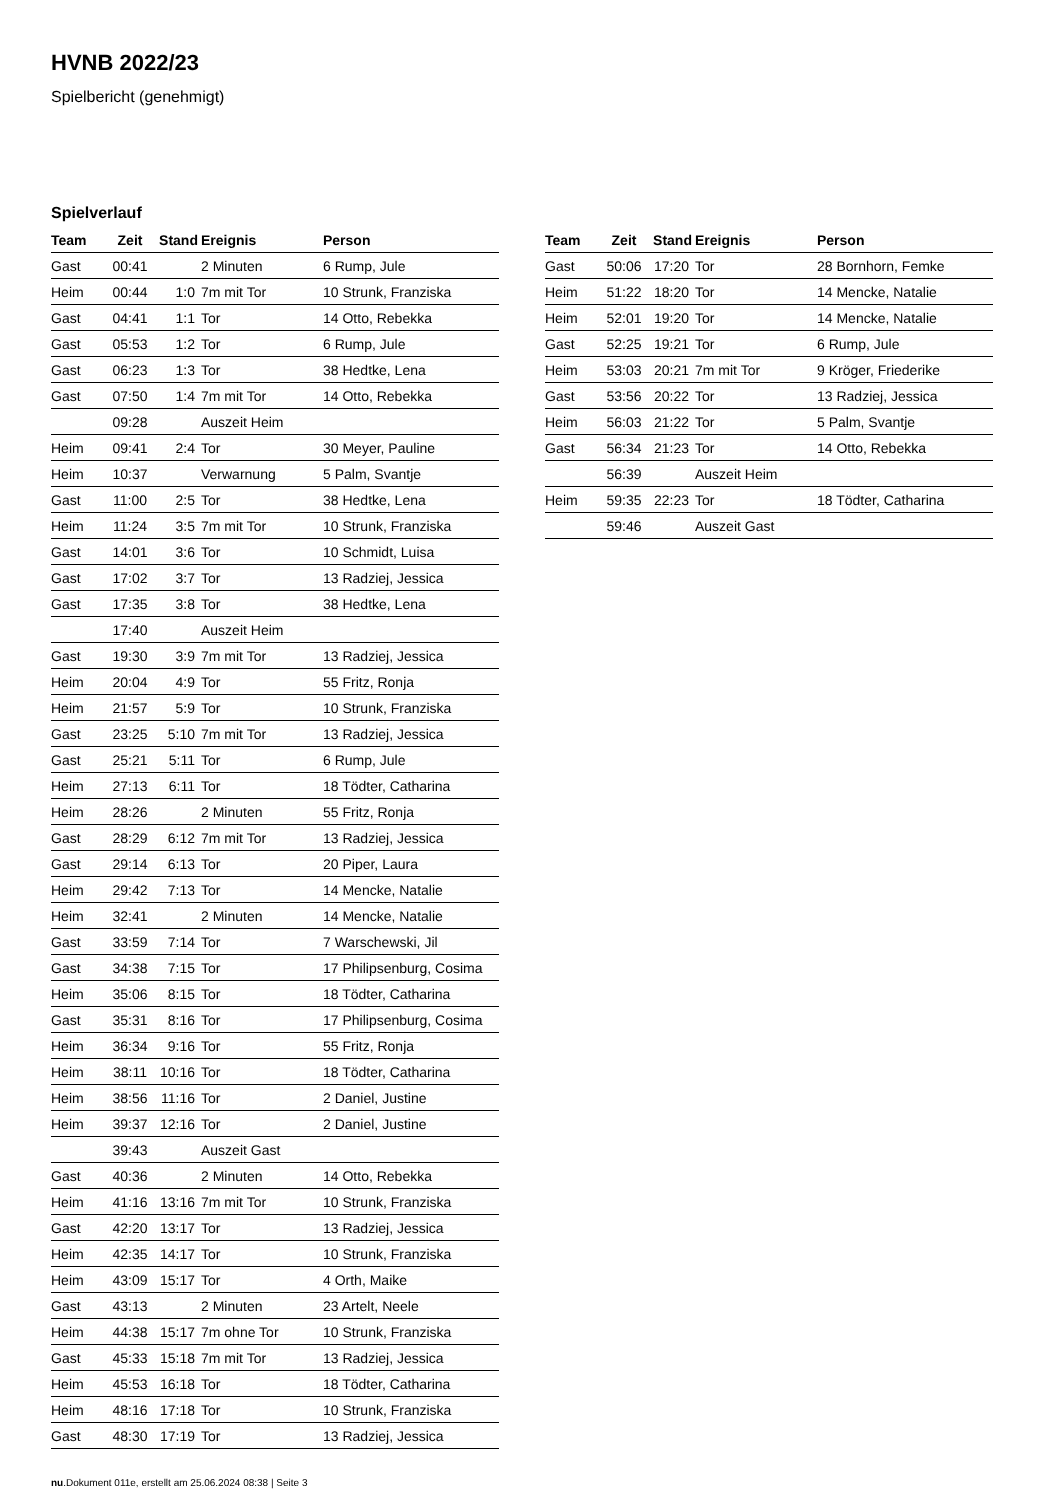HVNB 2022/23
Spielbericht (genehmigt)
Spielverlauf
| Team | Zeit | Stand | Ereignis | Person |
| --- | --- | --- | --- | --- |
| Gast | 00:41 | | 2 Minuten | 6 Rump, Jule |
| Heim | 00:44 | 1:0 | 7m mit Tor | 10 Strunk, Franziska |
| Gast | 04:41 | 1:1 | Tor | 14 Otto, Rebekka |
| Gast | 05:53 | 1:2 | Tor | 6 Rump, Jule |
| Gast | 06:23 | 1:3 | Tor | 38 Hedtke, Lena |
| Gast | 07:50 | 1:4 | 7m mit Tor | 14 Otto, Rebekka |
| | 09:28 | | Auszeit Heim | |
| Heim | 09:41 | 2:4 | Tor | 30 Meyer, Pauline |
| Heim | 10:37 | | Verwarnung | 5 Palm, Svantje |
| Gast | 11:00 | 2:5 | Tor | 38 Hedtke, Lena |
| Heim | 11:24 | 3:5 | 7m mit Tor | 10 Strunk, Franziska |
| Gast | 14:01 | 3:6 | Tor | 10 Schmidt, Luisa |
| Gast | 17:02 | 3:7 | Tor | 13 Radziej, Jessica |
| Gast | 17:35 | 3:8 | Tor | 38 Hedtke, Lena |
| | 17:40 | | Auszeit Heim | |
| Gast | 19:30 | 3:9 | 7m mit Tor | 13 Radziej, Jessica |
| Heim | 20:04 | 4:9 | Tor | 55 Fritz, Ronja |
| Heim | 21:57 | 5:9 | Tor | 10 Strunk, Franziska |
| Gast | 23:25 | 5:10 | 7m mit Tor | 13 Radziej, Jessica |
| Gast | 25:21 | 5:11 | Tor | 6 Rump, Jule |
| Heim | 27:13 | 6:11 | Tor | 18 Tödter, Catharina |
| Heim | 28:26 | | 2 Minuten | 55 Fritz, Ronja |
| Gast | 28:29 | 6:12 | 7m mit Tor | 13 Radziej, Jessica |
| Gast | 29:14 | 6:13 | Tor | 20 Piper, Laura |
| Heim | 29:42 | 7:13 | Tor | 14 Mencke, Natalie |
| Heim | 32:41 | | 2 Minuten | 14 Mencke, Natalie |
| Gast | 33:59 | 7:14 | Tor | 7 Warschewski, Jil |
| Gast | 34:38 | 7:15 | Tor | 17 Philipsenburg, Cosima |
| Heim | 35:06 | 8:15 | Tor | 18 Tödter, Catharina |
| Gast | 35:31 | 8:16 | Tor | 17 Philipsenburg, Cosima |
| Heim | 36:34 | 9:16 | Tor | 55 Fritz, Ronja |
| Heim | 38:11 | 10:16 | Tor | 18 Tödter, Catharina |
| Heim | 38:56 | 11:16 | Tor | 2 Daniel, Justine |
| Heim | 39:37 | 12:16 | Tor | 2 Daniel, Justine |
| | 39:43 | | Auszeit Gast | |
| Gast | 40:36 | | 2 Minuten | 14 Otto, Rebekka |
| Heim | 41:16 | 13:16 | 7m mit Tor | 10 Strunk, Franziska |
| Gast | 42:20 | 13:17 | Tor | 13 Radziej, Jessica |
| Heim | 42:35 | 14:17 | Tor | 10 Strunk, Franziska |
| Heim | 43:09 | 15:17 | Tor | 4 Orth, Maike |
| Gast | 43:13 | | 2 Minuten | 23 Artelt, Neele |
| Heim | 44:38 | 15:17 | 7m ohne Tor | 10 Strunk, Franziska |
| Gast | 45:33 | 15:18 | 7m mit Tor | 13 Radziej, Jessica |
| Heim | 45:53 | 16:18 | Tor | 18 Tödter, Catharina |
| Heim | 48:16 | 17:18 | Tor | 10 Strunk, Franziska |
| Gast | 48:30 | 17:19 | Tor | 13 Radziej, Jessica |
| Team | Zeit | Stand | Ereignis | Person |
| --- | --- | --- | --- | --- |
| Gast | 50:06 | 17:20 | Tor | 28 Bornhorn, Femke |
| Heim | 51:22 | 18:20 | Tor | 14 Mencke, Natalie |
| Heim | 52:01 | 19:20 | Tor | 14 Mencke, Natalie |
| Gast | 52:25 | 19:21 | Tor | 6 Rump, Jule |
| Heim | 53:03 | 20:21 | 7m mit Tor | 9 Kröger, Friederike |
| Gast | 53:56 | 20:22 | Tor | 13 Radziej, Jessica |
| Heim | 56:03 | 21:22 | Tor | 5 Palm, Svantje |
| Gast | 56:34 | 21:23 | Tor | 14 Otto, Rebekka |
| | 56:39 | | Auszeit Heim | |
| Heim | 59:35 | 22:23 | Tor | 18 Tödter, Catharina |
| | 59:46 | | Auszeit Gast | |
nu.Dokument 011e, erstellt am 25.06.2024 08:38 | Seite 3